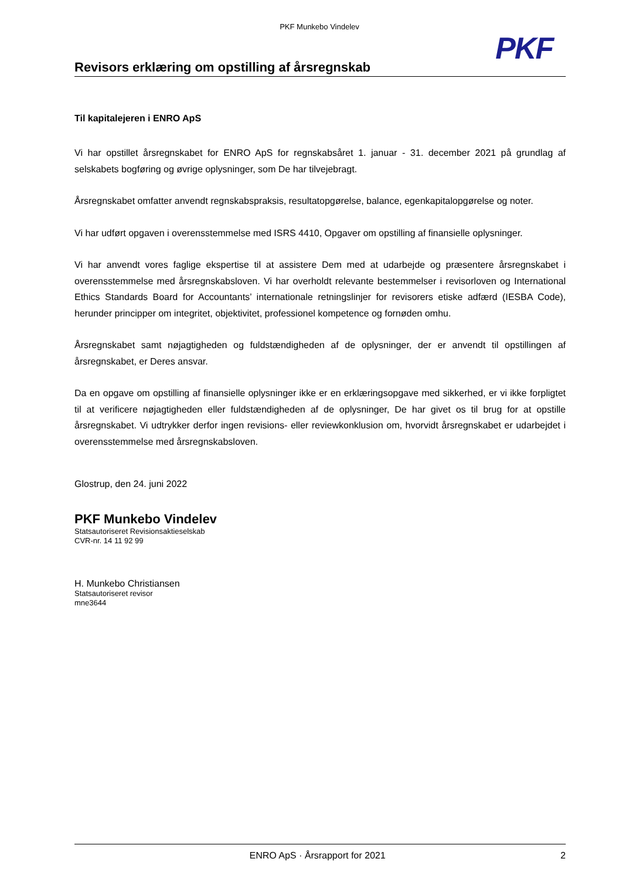PKF Munkebo Vindelev
PKF
Revisors erklæring om opstilling af årsregnskab
Til kapitalejeren i ENRO ApS
Vi har opstillet årsregnskabet for ENRO ApS for regnskabsåret 1. januar - 31. december 2021 på grundlag af selskabets bogføring og øvrige oplysninger, som De har tilvejebragt.
Årsregnskabet omfatter anvendt regnskabspraksis, resultatopgørelse, balance, egenkapitalopgørelse og noter.
Vi har udført opgaven i overensstemmelse med ISRS 4410, Opgaver om opstilling af finansielle oplysninger.
Vi har anvendt vores faglige ekspertise til at assistere Dem med at udarbejde og præsentere årsregnskabet i overensstemmelse med årsregnskabsloven. Vi har overholdt relevante bestemmelser i revisorloven og International Ethics Standards Board for Accountants’ internationale retningslinjer for revisorers etiske adfærd (IESBA Code), herunder principper om integritet, objektivitet, professionel kompetence og fornøden omhu.
Årsregnskabet samt nøjagtigheden og fuldstændigheden af de oplysninger, der er anvendt til opstillingen af årsregnskabet, er Deres ansvar.
Da en opgave om opstilling af finansielle oplysninger ikke er en erklæringsopgave med sikkerhed, er vi ikke forpligtet til at verificere nøjagtigheden eller fuldstændigheden af de oplysninger, De har givet os til brug for at opstille årsregnskabet. Vi udtrykker derfor ingen revisions- eller reviewkonklusion om, hvorvidt årsregnskabet er udarbejdet i overensstemmelse med årsregnskabsloven.
Glostrup, den 24. juni 2022
PKF Munkebo Vindelev
Statsautoriseret Revisionsaktieselskab
CVR-nr. 14 11 92 99
H. Munkebo Christiansen
Statsautoriseret revisor
mne3644
ENRO ApS · Årsrapport for 2021 2